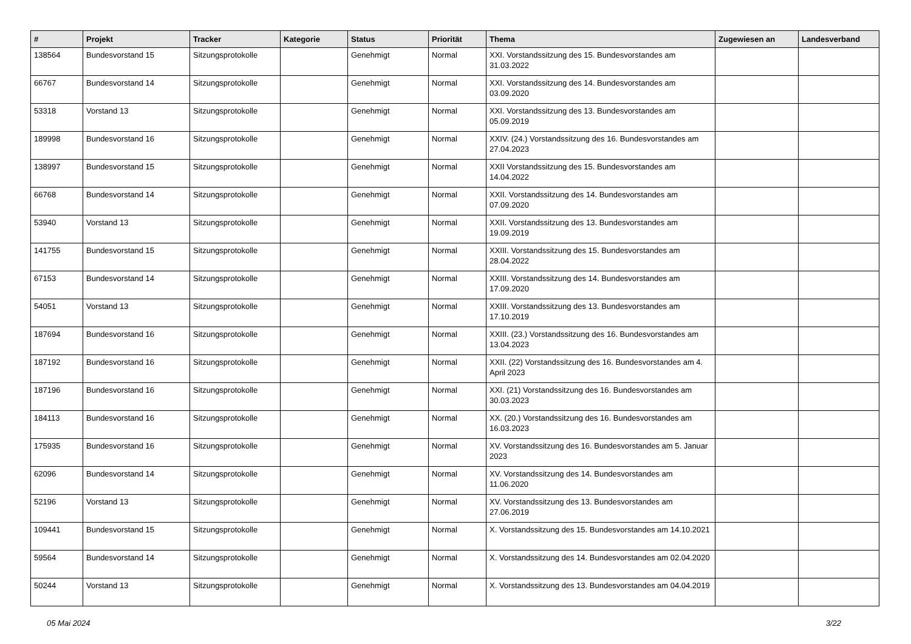| # | Projekt | Tracker | Kategorie | Status | Priorität | Thema | Zugewiesen an | Landesverband |
| --- | --- | --- | --- | --- | --- | --- | --- | --- |
| 138564 | Bundesvorstand 15 | Sitzungsprotokolle | | Genehmigt | Normal | XXI. Vorstandssitzung des 15. Bundesvorstandes am 31.03.2022 | | |
| 66767 | Bundesvorstand 14 | Sitzungsprotokolle | | Genehmigt | Normal | XXI. Vorstandssitzung des 14. Bundesvorstandes am 03.09.2020 | | |
| 53318 | Vorstand 13 | Sitzungsprotokolle | | Genehmigt | Normal | XXI. Vorstandssitzung des 13. Bundesvorstandes am 05.09.2019 | | |
| 189998 | Bundesvorstand 16 | Sitzungsprotokolle | | Genehmigt | Normal | XXIV. (24.) Vorstandssitzung des 16. Bundesvorstandes am 27.04.2023 | | |
| 138997 | Bundesvorstand 15 | Sitzungsprotokolle | | Genehmigt | Normal | XXII Vorstandssitzung des 15. Bundesvorstandes am 14.04.2022 | | |
| 66768 | Bundesvorstand 14 | Sitzungsprotokolle | | Genehmigt | Normal | XXII. Vorstandssitzung des 14. Bundesvorstandes am 07.09.2020 | | |
| 53940 | Vorstand 13 | Sitzungsprotokolle | | Genehmigt | Normal | XXII. Vorstandssitzung des 13. Bundesvorstandes am 19.09.2019 | | |
| 141755 | Bundesvorstand 15 | Sitzungsprotokolle | | Genehmigt | Normal | XXIII. Vorstandssitzung des 15. Bundesvorstandes am 28.04.2022 | | |
| 67153 | Bundesvorstand 14 | Sitzungsprotokolle | | Genehmigt | Normal | XXIII. Vorstandssitzung des 14. Bundesvorstandes am 17.09.2020 | | |
| 54051 | Vorstand 13 | Sitzungsprotokolle | | Genehmigt | Normal | XXIII. Vorstandssitzung des 13. Bundesvorstandes am 17.10.2019 | | |
| 187694 | Bundesvorstand 16 | Sitzungsprotokolle | | Genehmigt | Normal | XXIII. (23.) Vorstandssitzung des 16. Bundesvorstandes am 13.04.2023 | | |
| 187192 | Bundesvorstand 16 | Sitzungsprotokolle | | Genehmigt | Normal | XXII. (22) Vorstandssitzung des 16. Bundesvorstandes am 4. April 2023 | | |
| 187196 | Bundesvorstand 16 | Sitzungsprotokolle | | Genehmigt | Normal | XXI. (21) Vorstandssitzung des 16. Bundesvorstandes am 30.03.2023 | | |
| 184113 | Bundesvorstand 16 | Sitzungsprotokolle | | Genehmigt | Normal | XX. (20.) Vorstandssitzung des 16. Bundesvorstandes am 16.03.2023 | | |
| 175935 | Bundesvorstand 16 | Sitzungsprotokolle | | Genehmigt | Normal | XV. Vorstandssitzung des 16. Bundesvorstandes am 5. Januar 2023 | | |
| 62096 | Bundesvorstand 14 | Sitzungsprotokolle | | Genehmigt | Normal | XV. Vorstandssitzung des 14. Bundesvorstandes am 11.06.2020 | | |
| 52196 | Vorstand 13 | Sitzungsprotokolle | | Genehmigt | Normal | XV. Vorstandssitzung des 13. Bundesvorstandes am 27.06.2019 | | |
| 109441 | Bundesvorstand 15 | Sitzungsprotokolle | | Genehmigt | Normal | X. Vorstandssitzung des 15. Bundesvorstandes am 14.10.2021 | | |
| 59564 | Bundesvorstand 14 | Sitzungsprotokolle | | Genehmigt | Normal | X. Vorstandssitzung des 14. Bundesvorstandes am 02.04.2020 | | |
| 50244 | Vorstand 13 | Sitzungsprotokolle | | Genehmigt | Normal | X. Vorstandssitzung des 13. Bundesvorstandes am 04.04.2019 | | |
05 Mai 2024 3/22